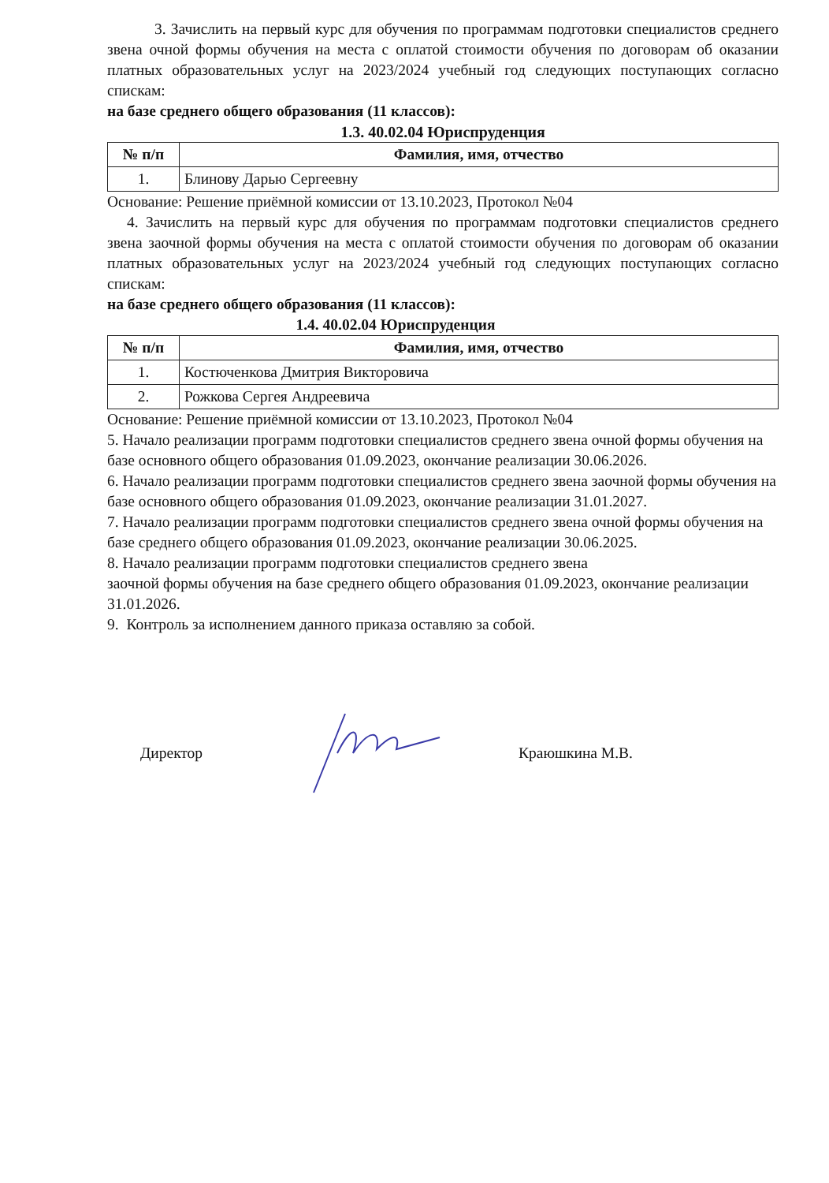3. Зачислить на первый курс для обучения по программам подготовки специалистов среднего звена очной формы обучения на места с оплатой стоимости обучения по договорам об оказании платных образовательных услуг на 2023/2024 учебный год следующих поступающих согласно спискам:
на базе среднего общего образования (11 классов):
1.3. 40.02.04 Юриспруденция
| № п/п | Фамилия, имя, отчество |
| --- | --- |
| 1. | Блинову Дарью Сергеевну |
Основание: Решение приёмной комиссии от 13.10.2023, Протокол №04
4. Зачислить на первый курс для обучения по программам подготовки специалистов среднего звена заочной формы обучения на места с оплатой стоимости обучения по договорам об оказании платных образовательных услуг на 2023/2024 учебный год следующих поступающих согласно спискам:
на базе среднего общего образования (11 классов):
1.4. 40.02.04 Юриспруденция
| № п/п | Фамилия, имя, отчество |
| --- | --- |
| 1. | Костюченкова Дмитрия Викторовича |
| 2. | Рожкова Сергея Андреевича |
Основание: Решение приёмной комиссии от 13.10.2023, Протокол №04
5. Начало реализации программ подготовки специалистов среднего звена очной формы обучения на базе основного общего образования 01.09.2023, окончание реализации 30.06.2026.
6. Начало реализации программ подготовки специалистов среднего звена заочной формы обучения на базе основного общего образования 01.09.2023, окончание реализации 31.01.2027.
7. Начало реализации программ подготовки специалистов среднего звена очной формы обучения на базе среднего общего образования 01.09.2023, окончание реализации 30.06.2025.
8. Начало реализации программ подготовки специалистов среднего звена
заочной формы обучения на базе среднего общего образования 01.09.2023, окончание реализации 31.01.2026.
9. Контроль за исполнением данного приказа оставляю за собой.
Директор Краюшкина М.В.